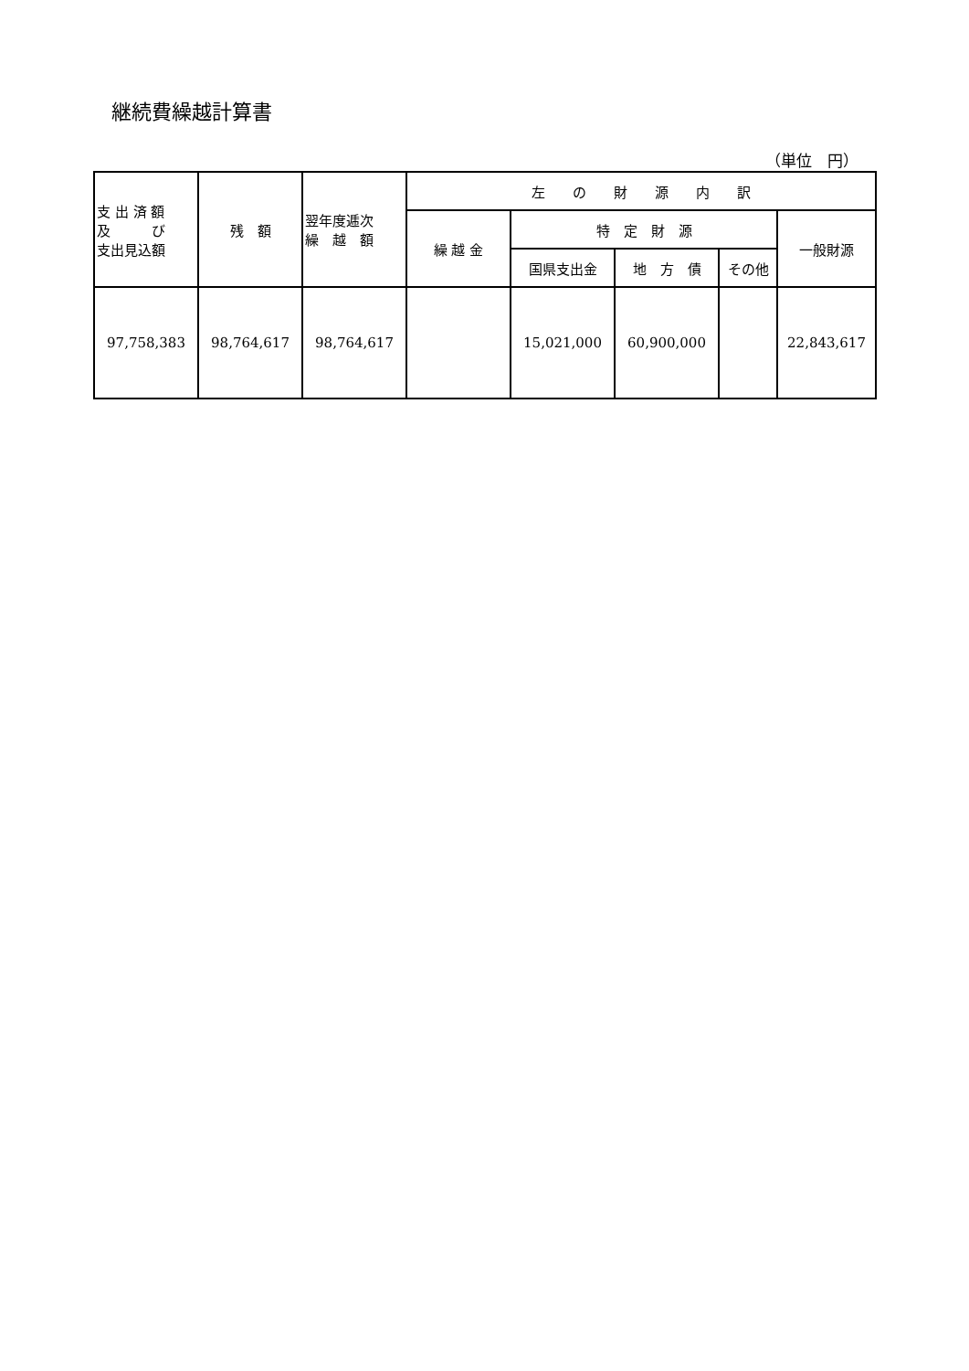継続費繰越計算書
（単位　円）
| 支 出 済 額 及 び 支出見込額 | 残 額 | 翌年度逓次 繰 越 額 | 左 の 財 源 内 訳 | | | | |
| --- | --- | --- | --- | --- | --- | --- | --- |
| | | | 繰 越 金 | 特 定 財 源 | | | 一般財源 |
| | | | | 国県支出金 | 地 方 債 | その他 | |
| 97,758,383 | 98,764,617 | 98,764,617 | | 15,021,000 | 60,900,000 | | 22,843,617 |